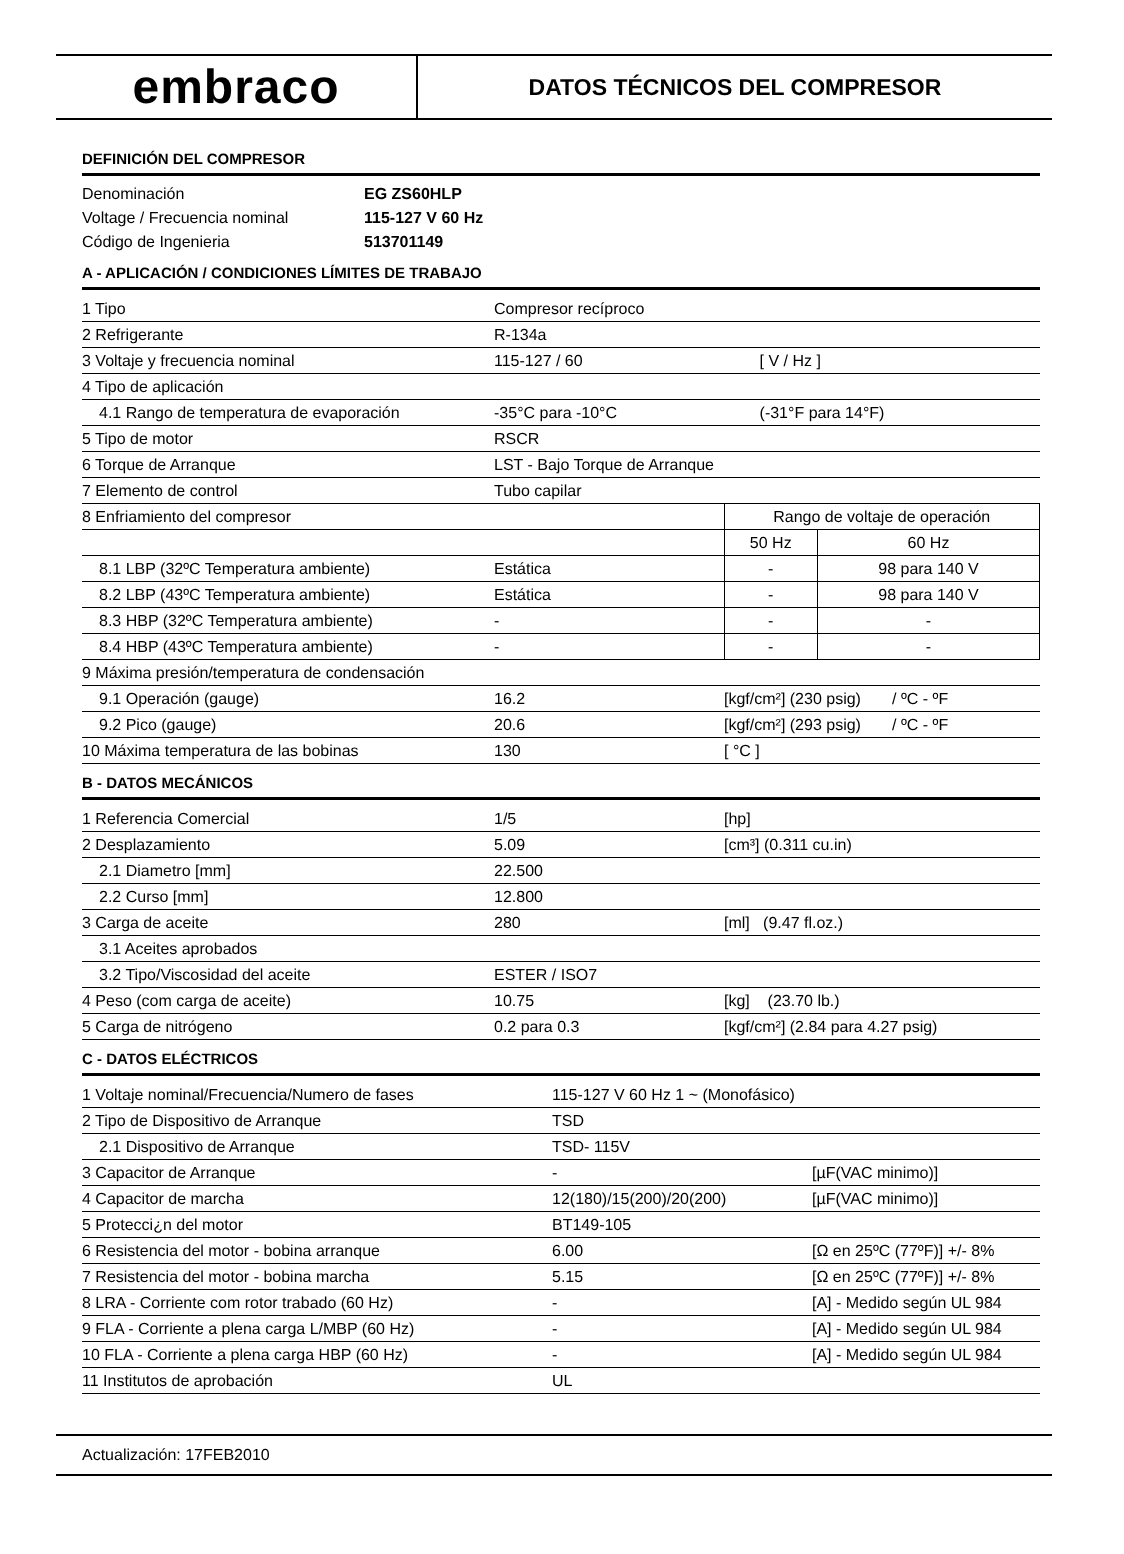embraco
DATOS TÉCNICOS DEL COMPRESOR
DEFINICIÓN DEL COMPRESOR
| Denominación | EG ZS60HLP |
| Voltage / Frecuencia nominal | 115-127 V 60 Hz |
| Código de Ingenieria | 513701149 |
A - APLICACIÓN / CONDICIONES LÍMITES DE TRABAJO
| 1 Tipo | Compresor recíproco | | |
| 2 Refrigerante | R-134a | | |
| 3 Voltaje y frecuencia nominal | 115-127 / 60 | [ V / Hz ] | |
| 4 Tipo de aplicación | | | |
| 4.1 Rango de temperatura de evaporación | -35°C para -10°C | (-31°F para 14°F) | |
| 5 Tipo de motor | RSCR | | |
| 6 Torque de Arranque | LST - Bajo Torque de Arranque | | |
| 7 Elemento de control | Tubo capilar | | |
| 8 Enfriamiento del compresor | | Rango de voltaje de operación | |
| | | 50 Hz | 60 Hz |
| 8.1 LBP (32ºC Temperatura ambiente) | Estática | - | 98 para 140 V |
| 8.2 LBP (43ºC Temperatura ambiente) | Estática | - | 98 para 140 V |
| 8.3 HBP (32ºC Temperatura ambiente) | - | - | - |
| 8.4 HBP (43ºC Temperatura ambiente) | - | - | - |
| 9 Máxima presión/temperatura de condensación | | | |
| 9.1 Operación (gauge) | 16.2 | [kgf/cm²] (230 psig) / ºC - ºF | |
| 9.2 Pico (gauge) | 20.6 | [kgf/cm²] (293 psig) / ºC - ºF | |
| 10 Máxima temperatura de las bobinas | 130 | [ °C ] | |
B - DATOS MECÁNICOS
| 1 Referencia Comercial | 1/5 | [hp] |
| 2 Desplazamiento | 5.09 | [cm³] (0.311 cu.in) |
| 2.1 Diametro [mm] | 22.500 | |
| 2.2 Curso [mm] | 12.800 | |
| 3 Carga de aceite | 280 | [ml] (9.47 fl.oz.) |
| 3.1 Aceites aprobados | | |
| 3.2 Tipo/Viscosidad del aceite | ESTER / ISO7 | |
| 4 Peso (com carga de aceite) | 10.75 | [kg] (23.70 lb.) |
| 5 Carga de nitrógeno | 0.2 para 0.3 | [kgf/cm²] (2.84 para 4.27 psig) |
C - DATOS ELÉCTRICOS
| 1 Voltaje nominal/Frecuencia/Numero de fases | 115-127 V 60 Hz 1 ~ (Monofásico) | |
| 2 Tipo de Dispositivo de Arranque | TSD | |
| 2.1 Dispositivo de Arranque | TSD- 115V | |
| 3 Capacitor de Arranque | - | [µF(VAC minimo)] |
| 4 Capacitor de marcha | 12(180)/15(200)/20(200) | [µF(VAC minimo)] |
| 5 Protecci¿n del motor | BT149-105 | |
| 6 Resistencia del motor - bobina arranque | 6.00 | [Ω en 25ºC (77ºF)] +/- 8% |
| 7 Resistencia del motor - bobina marcha | 5.15 | [Ω en 25ºC (77ºF)] +/- 8% |
| 8 LRA - Corriente com rotor trabado (60 Hz) | - | [A] - Medido según UL 984 |
| 9 FLA - Corriente a plena carga L/MBP (60 Hz) | - | [A] - Medido según UL 984 |
| 10 FLA - Corriente a plena carga HBP (60 Hz) | - | [A] - Medido según UL 984 |
| 11 Institutos de aprobación | UL | |
Actualización: 17FEB2010